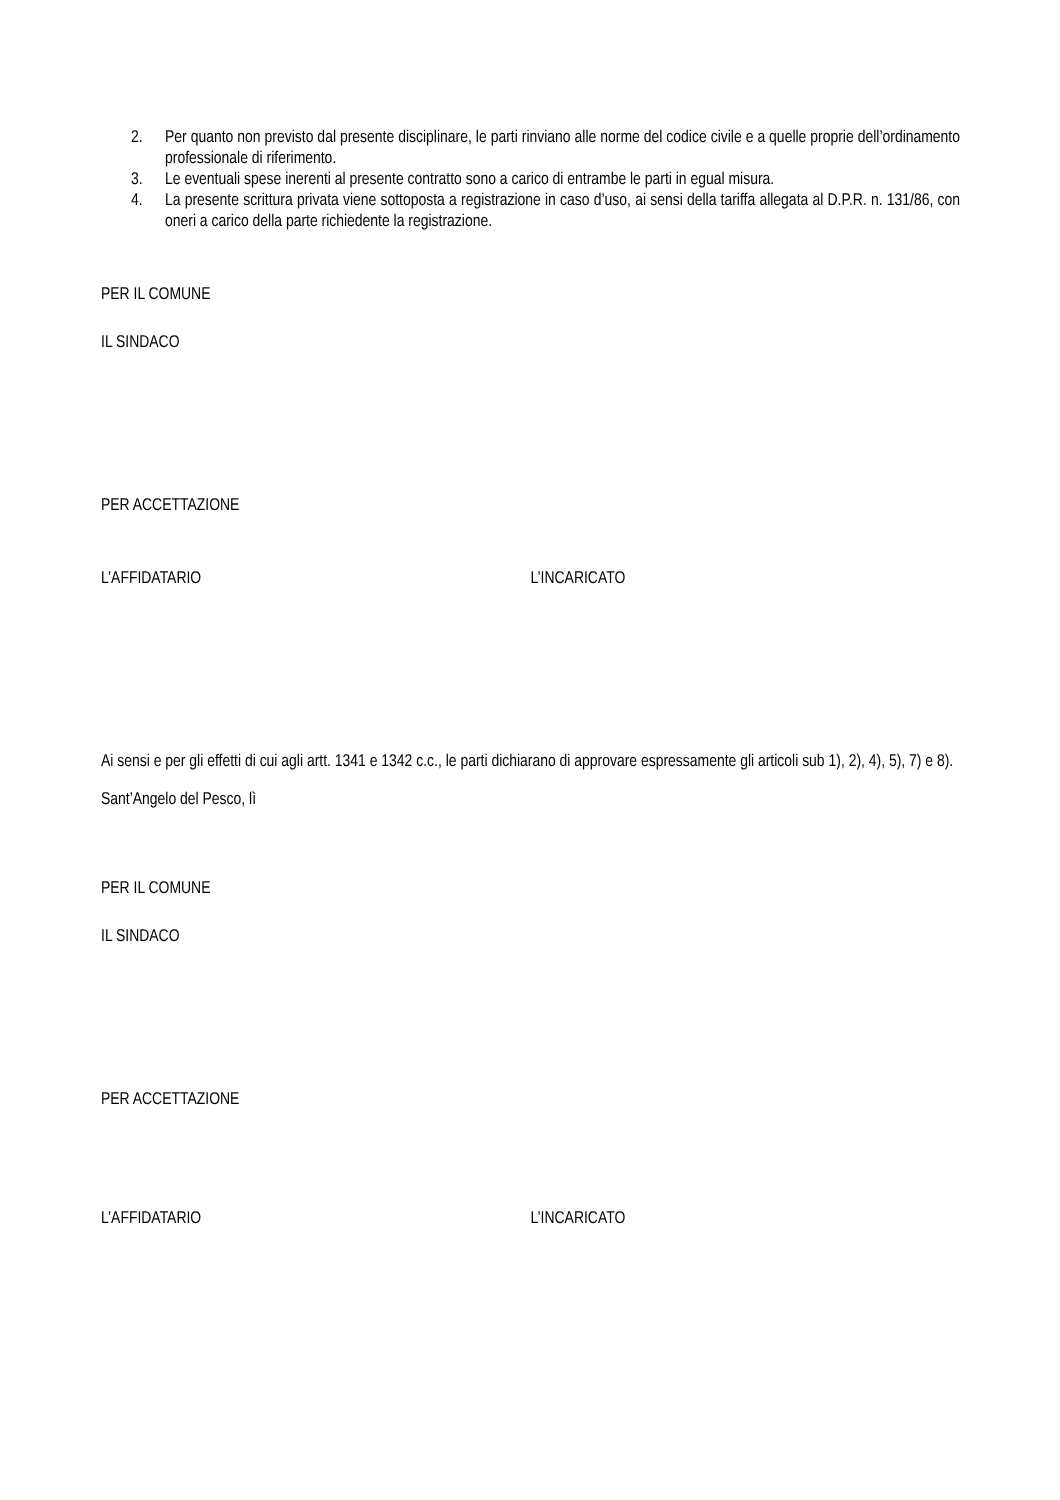2. Per quanto non previsto dal presente disciplinare, le parti rinviano alle norme del codice civile e a quelle proprie dell’ordinamento professionale di riferimento.
3. Le eventuali spese inerenti al presente contratto sono a carico di entrambe le parti in egual misura.
4. La presente scrittura privata viene sottoposta a registrazione in caso d’uso, ai sensi della tariffa allegata al D.P.R. n. 131/86, con oneri a carico della parte richiedente la registrazione.
PER IL COMUNE
IL SINDACO
PER ACCETTAZIONE
L’AFFIDATARIO L’INCARICATO
Ai sensi e per gli effetti di cui agli artt. 1341 e 1342 c.c., le parti dichiarano di approvare espressamente gli articoli sub 1), 2), 4), 5), 7) e 8).
Sant’Angelo del Pesco, lì
PER IL COMUNE
IL SINDACO
PER ACCETTAZIONE
L’AFFIDATARIO L’INCARICATO